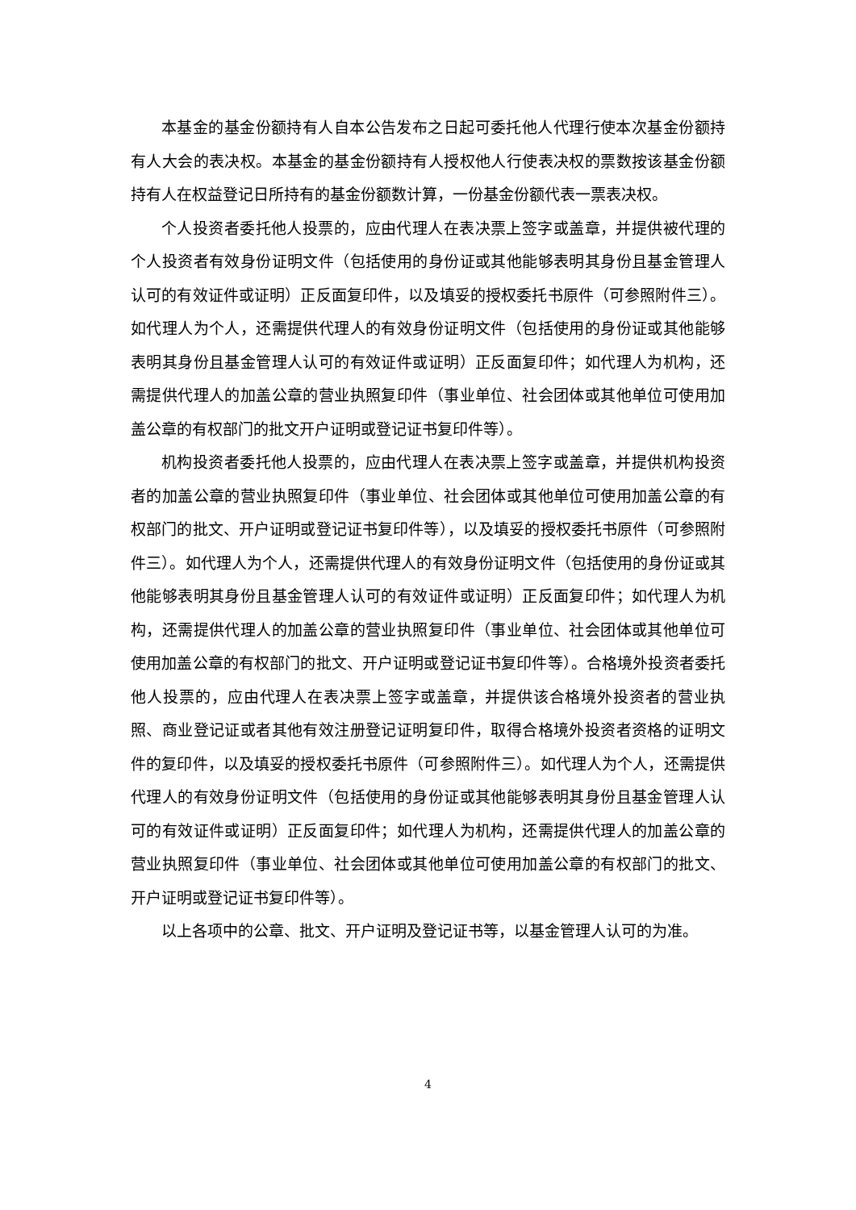本基金的基金份额持有人自本公告发布之日起可委托他人代理行使本次基金份额持有人大会的表决权。本基金的基金份额持有人授权他人行使表决权的票数按该基金份额持有人在权益登记日所持有的基金份额数计算，一份基金份额代表一票表决权。
个人投资者委托他人投票的，应由代理人在表决票上签字或盖章，并提供被代理的个人投资者有效身份证明文件（包括使用的身份证或其他能够表明其身份且基金管理人认可的有效证件或证明）正反面复印件，以及填妥的授权委托书原件（可参照附件三）。如代理人为个人，还需提供代理人的有效身份证明文件（包括使用的身份证或其他能够表明其身份且基金管理人认可的有效证件或证明）正反面复印件；如代理人为机构，还需提供代理人的加盖公章的营业执照复印件（事业单位、社会团体或其他单位可使用加盖公章的有权部门的批文开户证明或登记证书复印件等）。
机构投资者委托他人投票的，应由代理人在表决票上签字或盖章，并提供机构投资者的加盖公章的营业执照复印件（事业单位、社会团体或其他单位可使用加盖公章的有权部门的批文、开户证明或登记证书复印件等），以及填妥的授权委托书原件（可参照附件三）。如代理人为个人，还需提供代理人的有效身份证明文件（包括使用的身份证或其他能够表明其身份且基金管理人认可的有效证件或证明）正反面复印件；如代理人为机构，还需提供代理人的加盖公章的营业执照复印件（事业单位、社会团体或其他单位可使用加盖公章的有权部门的批文、开户证明或登记证书复印件等）。合格境外投资者委托他人投票的，应由代理人在表决票上签字或盖章，并提供该合格境外投资者的营业执照、商业登记证或者其他有效注册登记证明复印件，取得合格境外投资者资格的证明文件的复印件，以及填妥的授权委托书原件（可参照附件三）。如代理人为个人，还需提供代理人的有效身份证明文件（包括使用的身份证或其他能够表明其身份且基金管理人认可的有效证件或证明）正反面复印件；如代理人为机构，还需提供代理人的加盖公章的营业执照复印件（事业单位、社会团体或其他单位可使用加盖公章的有权部门的批文、开户证明或登记证书复印件等）。
以上各项中的公章、批文、开户证明及登记证书等，以基金管理人认可的为准。
4